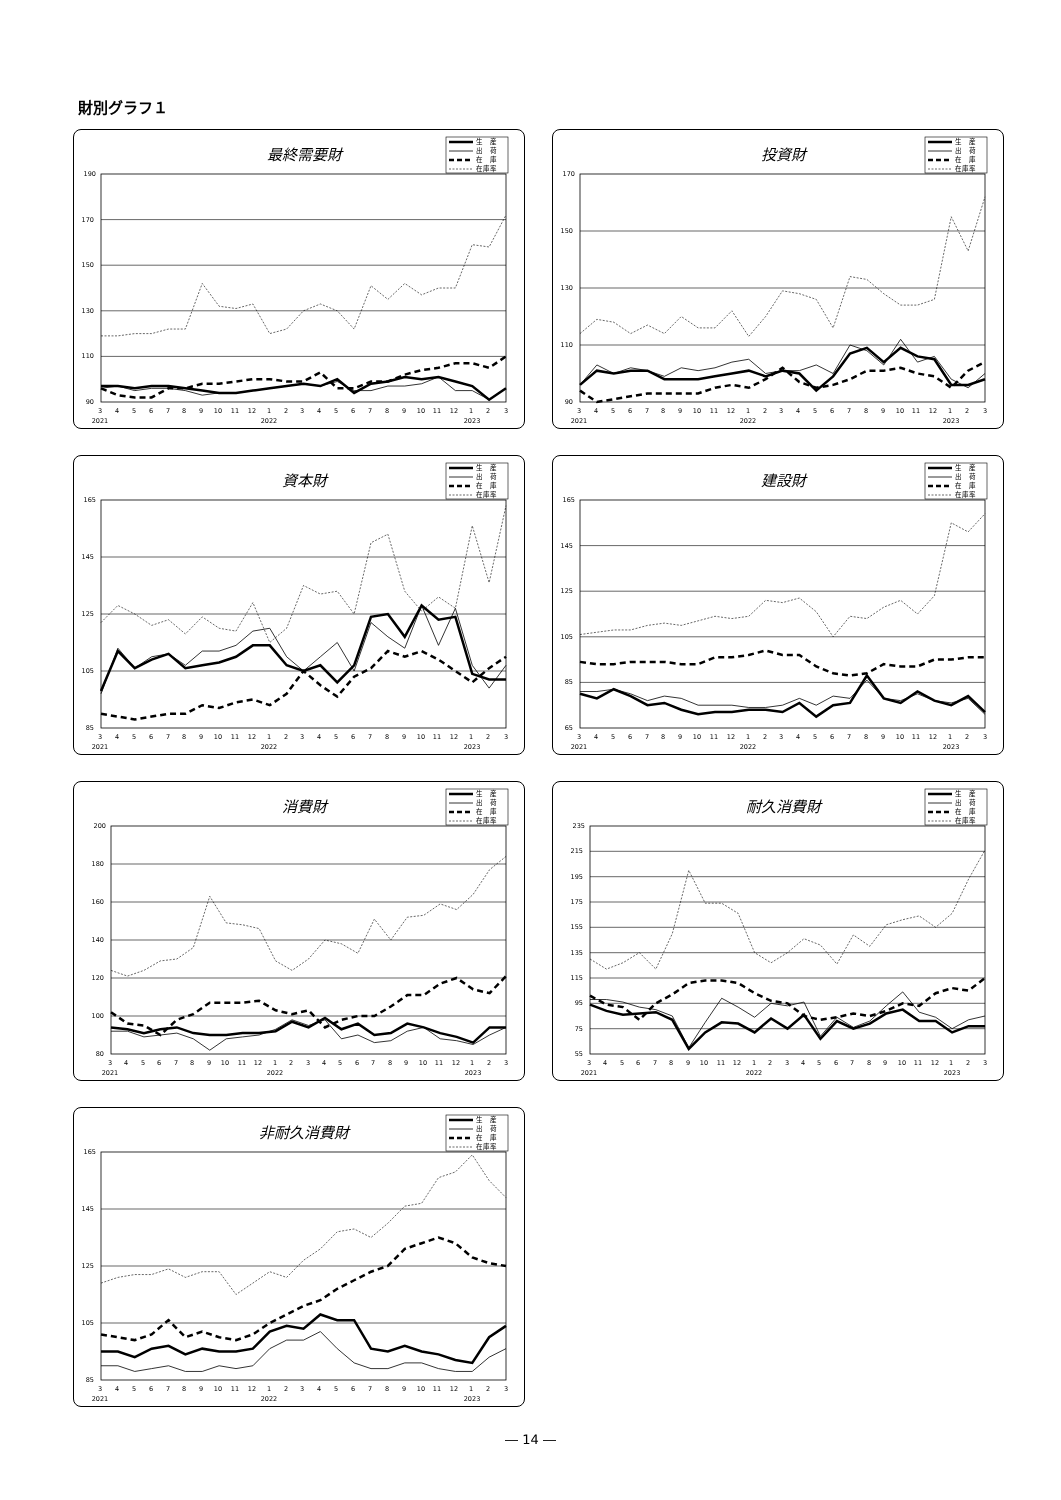財別グラフ１
最終需要財
生　産
出　荷
在　庫
在庫率
90 110 130 150 170 190
3 4 5 6 7 8 9 10 11 12 1 2 3 4 5 6 7 8 9 10 11 12 1 2 3
2021 2022 2023
投資財
生　産
出　荷
在　庫
在庫率
90 110 130 150 170
3 4 5 6 7 8 9 10 11 12 1 2 3 4 5 6 7 8 9 10 11 12 1 2 3
2021 2022 2023
資本財
生　産
出　荷
在　庫
在庫率
85 105 125 145 165
3 4 5 6 7 8 9 10 11 12 1 2 3 4 5 6 7 8 9 10 11 12 1 2 3
2021 2022 2023
建設財
生　産
出　荷
在　庫
在庫率
65 85 105 125 145 165
3 4 5 6 7 8 9 10 11 12 1 2 3 4 5 6 7 8 9 10 11 12 1 2 3
2021 2022 2023
消費財
生　産
出　荷
在　庫
在庫率
80 100 120 140 160 180 200
3 4 5 6 7 8 9 10 11 12 1 2 3 4 5 6 7 8 9 10 11 12 1 2 3
2021 2022 2023
耐久消費財
生　産
出　荷
在　庫
在庫率
55 75 95 115 135 155 175 195 215 235
3 4 5 6 7 8 9 10 11 12 1 2 3 4 5 6 7 8 9 10 11 12 1 2 3
2021 2022 2023
非耐久消費財
生　産
出　荷
在　庫
在庫率
85 105 125 145 165
3 4 5 6 7 8 9 10 11 12 1 2 3 4 5 6 7 8 9 10 11 12 1 2 3
2021 2022 2023
― 14 ―